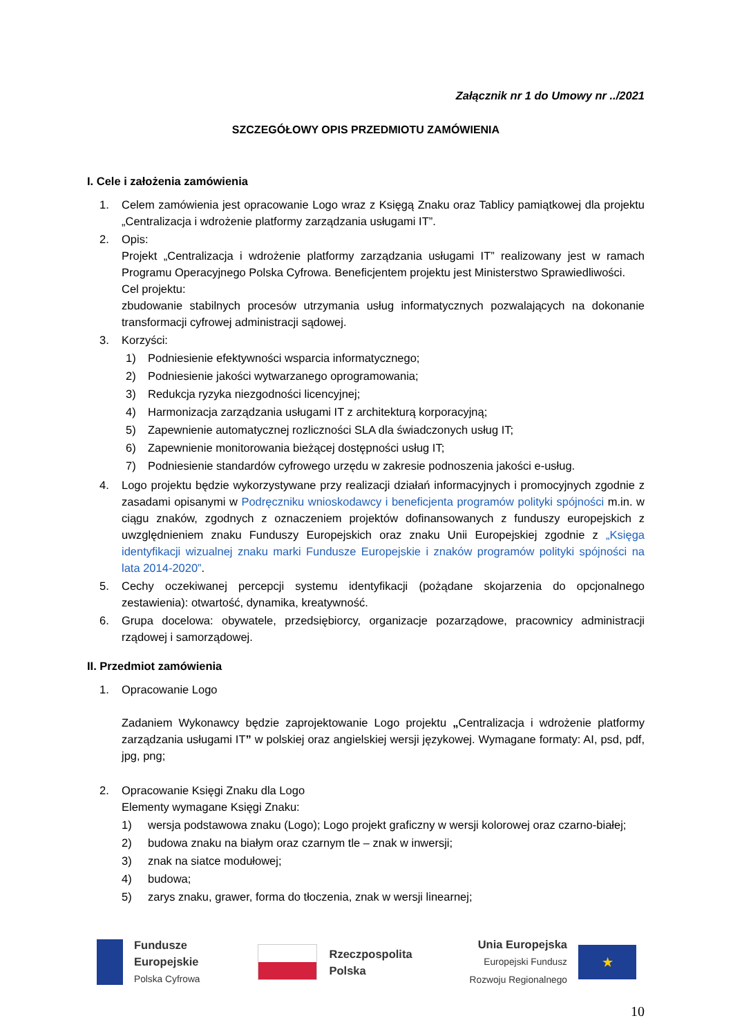Załącznik nr 1 do Umowy nr ../2021
SZCZEGÓŁOWY OPIS PRZEDMIOTU ZAMÓWIENIA
I. Cele i założenia zamówienia
1. Celem zamówienia jest opracowanie Logo wraz z Księgą Znaku oraz Tablicy pamiątkowej dla projektu „Centralizacja i wdrożenie platformy zarządzania usługami IT”.
2. Opis:
Projekt „Centralizacja i wdrożenie platformy zarządzania usługami IT” realizowany jest w ramach Programu Operacyjnego Polska Cyfrowa. Beneficjentem projektu jest Ministerstwo Sprawiedliwości.
Cel projektu:
zbudowanie stabilnych procesów utrzymania usług informatycznych pozwalających na dokonanie transformacji cyfrowej administracji sądowej.
3. Korzyści:
1) Podniesienie efektywności wsparcia informatycznego;
2) Podniesienie jakości wytwarzanego oprogramowania;
3) Redukcja ryzyka niezgodności licencyjnej;
4) Harmonizacja zarządzania usługami IT z architekturą korporacyjną;
5) Zapewnienie automatycznej rozliczności SLA dla świadczonych usług IT;
6) Zapewnienie monitorowania bieżącej dostępności usług IT;
7) Podniesienie standardów cyfrowego urzędu w zakresie podnoszenia jakości e-usług.
4. Logo projektu będzie wykorzystywane przy realizacji działań informacyjnych i promocyjnych zgodnie z zasadami opisanymi w Podręczniku wnioskodawcy i beneficjenta programów polityki spójności m.in. w ciągu znaków, zgodnych z oznaczeniem projektów dofinansowanych z funduszy europejskich z uwzględnieniem znaku Funduszy Europejskich oraz znaku Unii Europejskiej zgodnie z „Księga identyfikacji wizualnej znaku marki Fundusze Europejskie i znaków programów polityki spójności na lata 2014-2020”.
5. Cechy oczekiwanej percepcji systemu identyfikacji (pożądane skojarzenia do opcjonalnego zestawienia): otwartość, dynamika, kreatywność.
6. Grupa docelowa: obywatele, przedsiębiorcy, organizacje pozarządowe, pracownicy administracji rządowej i samorządowej.
II. Przedmiot zamówienia
1. Opracowanie Logo
Zadaniem Wykonawcy będzie zaprojektowanie Logo projektu „Centralizacja i wdrożenie platformy zarządzania usługami IT” w polskiej oraz angielskiej wersji językowej. Wymagane formaty: AI, psd, pdf, jpg, png;
2. Opracowanie Księgi Znaku dla Logo
Elementy wymagane Księgi Znaku:
1) wersja podstawowa znaku (Logo); Logo projekt graficzny w wersji kolorowej oraz czarno-białej;
2) budowa znaku na białym oraz czarnym tle – znak w inwersji;
3) znak na siatce modułowej;
4) budowa;
5) zarys znaku, grawer, forma do tłoczenia, znak w wersji linearnej;
Fundusze
Europejskie
Polska Cyfrowa
Rzeczpospolita
Polska
Unia Europejska
Europejski Fundusz
Rozwoju Regionalnego
★
10